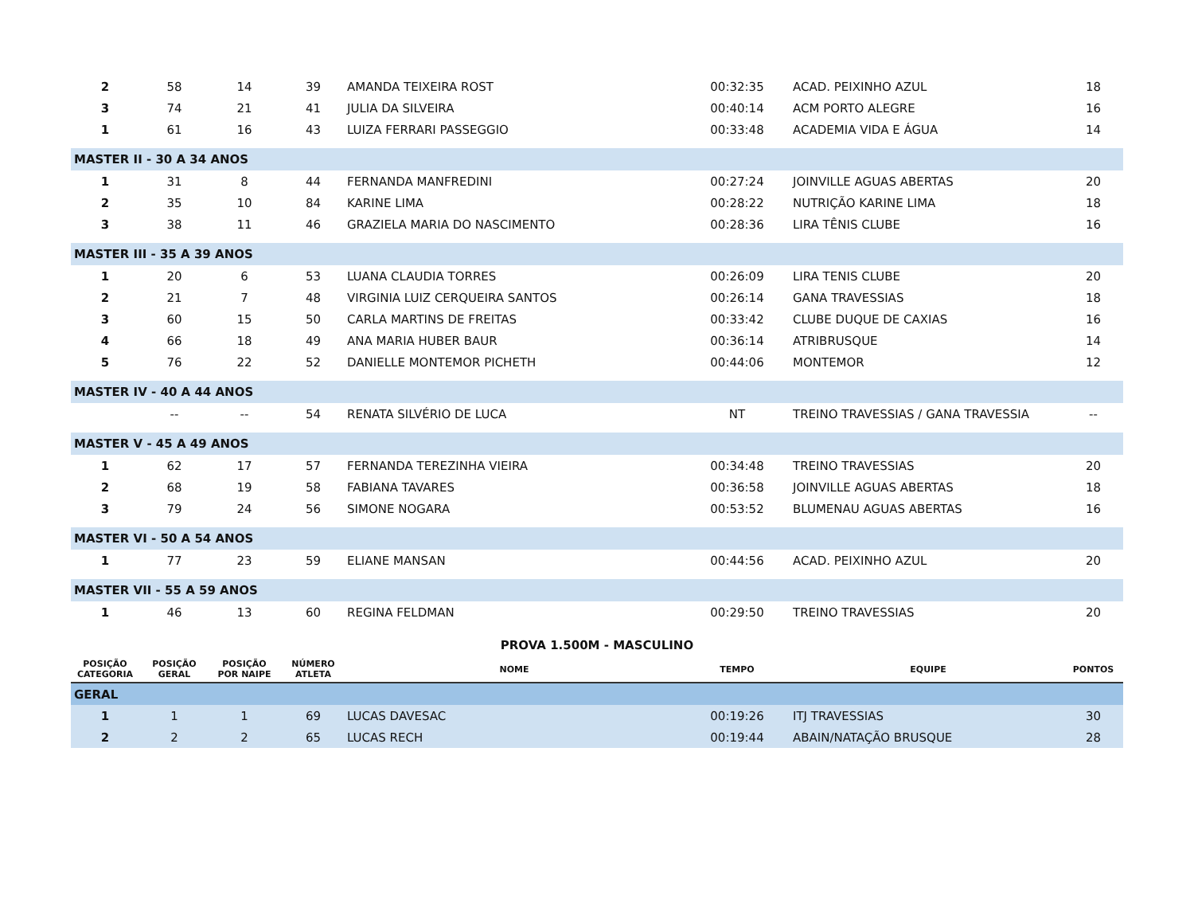| 2 | 58 | 14 | 39 | AMANDA TEIXEIRA ROST | 00:32:35 | ACAD. PEIXINHO AZUL | 18 |
| 3 | 74 | 21 | 41 | JULIA DA SILVEIRA | 00:40:14 | ACM PORTO ALEGRE | 16 |
| 1 | 61 | 16 | 43 | LUIZA FERRARI PASSEGGIO | 00:33:48 | ACADEMIA VIDA E ÁGUA | 14 |
| MASTER II - 30 A 34 ANOS | | | | | | | |
| 1 | 31 | 8 | 44 | FERNANDA MANFREDINI | 00:27:24 | JOINVILLE AGUAS ABERTAS | 20 |
| 2 | 35 | 10 | 84 | KARINE LIMA | 00:28:22 | NUTRIÇÃO KARINE LIMA | 18 |
| 3 | 38 | 11 | 46 | GRAZIELA MARIA DO NASCIMENTO | 00:28:36 | LIRA TÊNIS CLUBE | 16 |
| MASTER III - 35 A 39 ANOS | | | | | | | |
| 1 | 20 | 6 | 53 | LUANA CLAUDIA TORRES | 00:26:09 | LIRA TENIS CLUBE | 20 |
| 2 | 21 | 7 | 48 | VIRGINIA LUIZ CERQUEIRA SANTOS | 00:26:14 | GANA TRAVESSIAS | 18 |
| 3 | 60 | 15 | 50 | CARLA MARTINS DE FREITAS | 00:33:42 | CLUBE DUQUE DE CAXIAS | 16 |
| 4 | 66 | 18 | 49 | ANA MARIA HUBER BAUR | 00:36:14 | ATRIBRUSQUE | 14 |
| 5 | 76 | 22 | 52 | DANIELLE MONTEMOR PICHETH | 00:44:06 | MONTEMOR | 12 |
| MASTER IV - 40 A 44 ANOS | | | | | | | |
| | -- | -- | 54 | RENATA SILVÉRIO DE LUCA | NT | TREINO TRAVESSIAS / GANA TRAVESSIA | -- |
| MASTER V - 45 A 49 ANOS | | | | | | | |
| 1 | 62 | 17 | 57 | FERNANDA TEREZINHA VIEIRA | 00:34:48 | TREINO TRAVESSIAS | 20 |
| 2 | 68 | 19 | 58 | FABIANA TAVARES | 00:36:58 | JOINVILLE AGUAS ABERTAS | 18 |
| 3 | 79 | 24 | 56 | SIMONE NOGARA | 00:53:52 | BLUMENAU AGUAS ABERTAS | 16 |
| MASTER VI - 50 A 54 ANOS | | | | | | | |
| 1 | 77 | 23 | 59 | ELIANE MANSAN | 00:44:56 | ACAD. PEIXINHO AZUL | 20 |
| MASTER VII - 55 A 59 ANOS | | | | | | | |
| 1 | 46 | 13 | 60 | REGINA FELDMAN | 00:29:50 | TREINO TRAVESSIAS | 20 |
| PROVA 1.500M - MASCULINO | | | | | | | |
| POSIÇÃO CATEGORIA | POSIÇÃO GERAL | POSIÇÃO POR NAIPE | NÚMERO ATLETA | NOME | TEMPO | EQUIPE | PONTOS |
| GERAL | | | | | | | |
| 1 | 1 | 1 | 69 | LUCAS DAVESAC | 00:19:26 | ITJ TRAVESSIAS | 30 |
| 2 | 2 | 2 | 65 | LUCAS RECH | 00:19:44 | ABAIN/NATAÇÃO BRUSQUE | 28 |